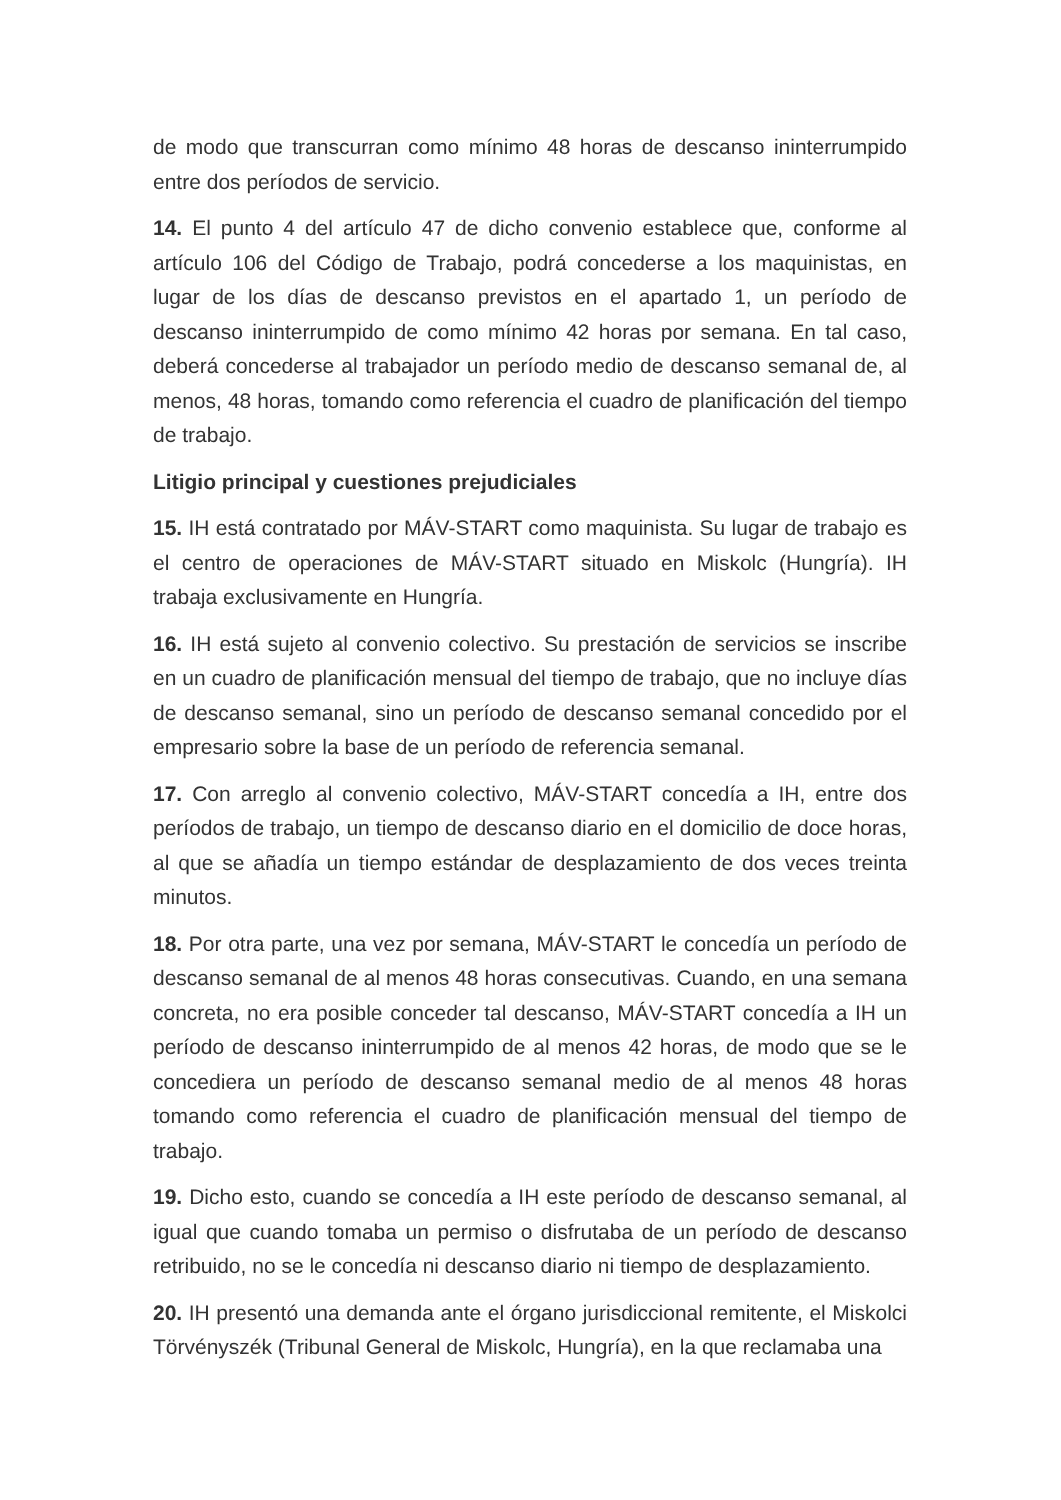de modo que transcurran como mínimo 48 horas de descanso ininterrumpido entre dos períodos de servicio.
14. El punto 4 del artículo 47 de dicho convenio establece que, conforme al artículo 106 del Código de Trabajo, podrá concederse a los maquinistas, en lugar de los días de descanso previstos en el apartado 1, un período de descanso ininterrumpido de como mínimo 42 horas por semana. En tal caso, deberá concederse al trabajador un período medio de descanso semanal de, al menos, 48 horas, tomando como referencia el cuadro de planificación del tiempo de trabajo.
Litigio principal y cuestiones prejudiciales
15. IH está contratado por MÁV-START como maquinista. Su lugar de trabajo es el centro de operaciones de MÁV-START situado en Miskolc (Hungría). IH trabaja exclusivamente en Hungría.
16. IH está sujeto al convenio colectivo. Su prestación de servicios se inscribe en un cuadro de planificación mensual del tiempo de trabajo, que no incluye días de descanso semanal, sino un período de descanso semanal concedido por el empresario sobre la base de un período de referencia semanal.
17. Con arreglo al convenio colectivo, MÁV-START concedía a IH, entre dos períodos de trabajo, un tiempo de descanso diario en el domicilio de doce horas, al que se añadía un tiempo estándar de desplazamiento de dos veces treinta minutos.
18. Por otra parte, una vez por semana, MÁV-START le concedía un período de descanso semanal de al menos 48 horas consecutivas. Cuando, en una semana concreta, no era posible conceder tal descanso, MÁV-START concedía a IH un período de descanso ininterrumpido de al menos 42 horas, de modo que se le concediera un período de descanso semanal medio de al menos 48 horas tomando como referencia el cuadro de planificación mensual del tiempo de trabajo.
19. Dicho esto, cuando se concedía a IH este período de descanso semanal, al igual que cuando tomaba un permiso o disfrutaba de un período de descanso retribuido, no se le concedía ni descanso diario ni tiempo de desplazamiento.
20. IH presentó una demanda ante el órgano jurisdiccional remitente, el Miskolci Törvényszék (Tribunal General de Miskolc, Hungría), en la que reclamaba una